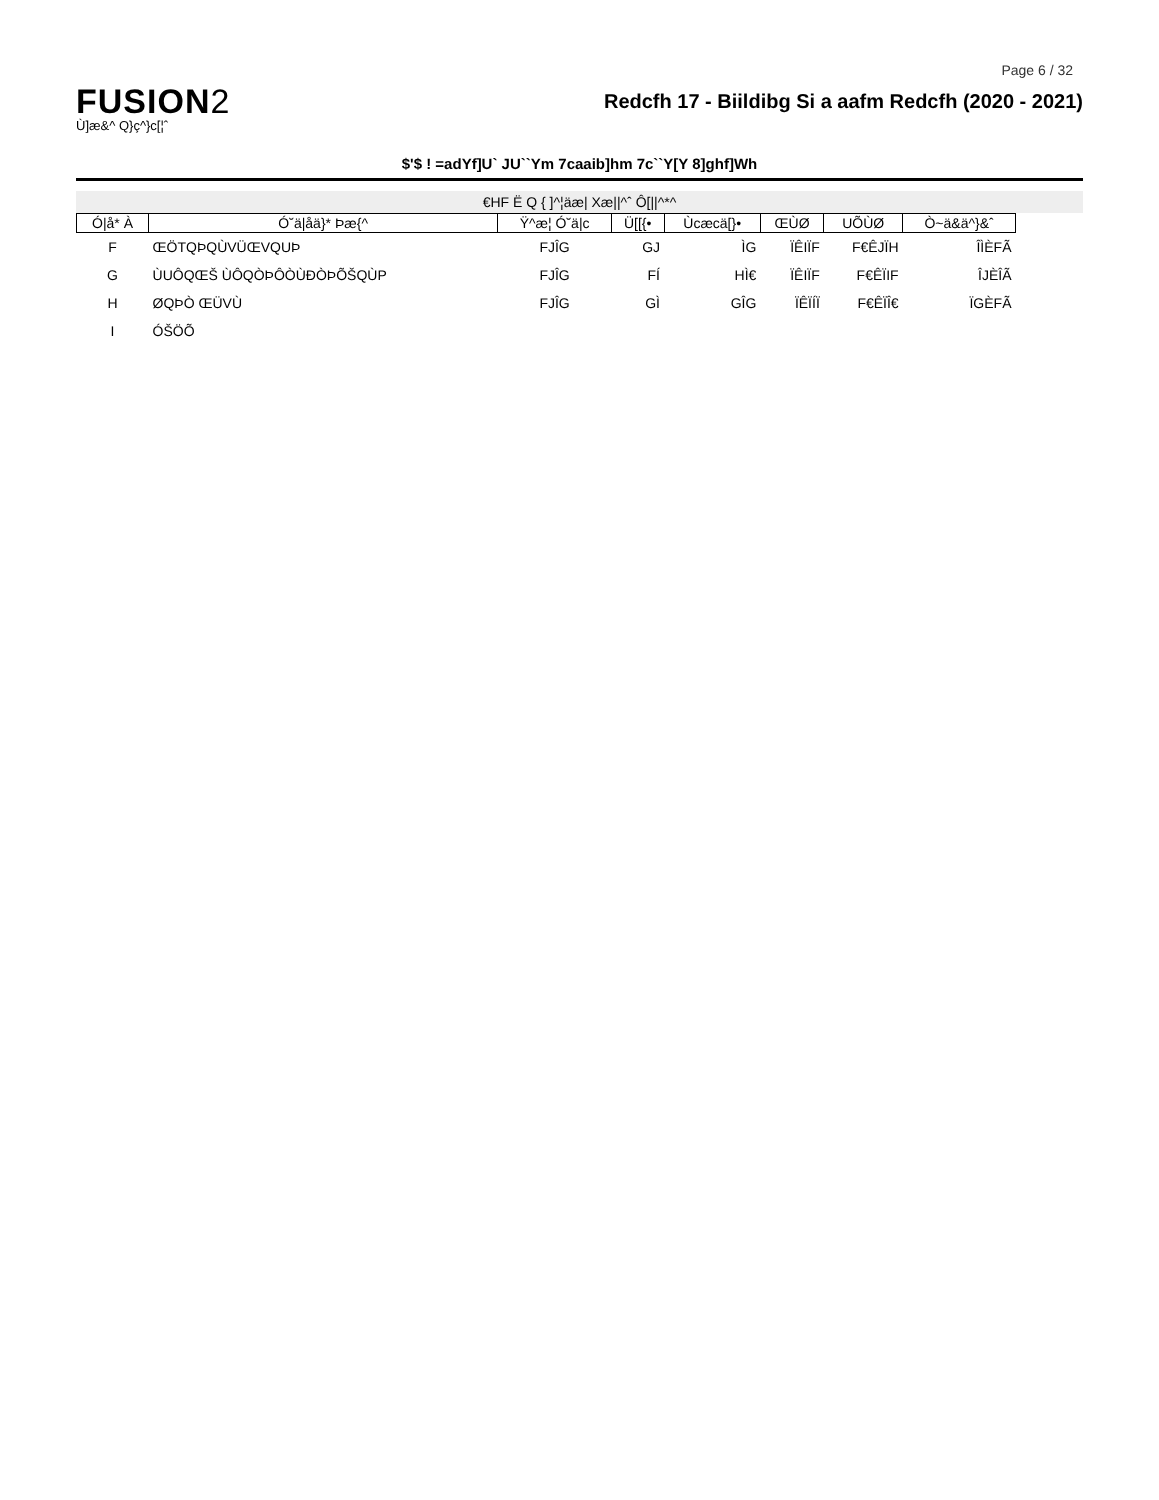Page 6 / 32
FUSION2
Ù]æ&^ Q}ç^}c[¦ˆ
Redcfh 17 - Biildibg Si a aafm Redcfh (2020 - 2021)
$'$ ! =adYf]U` JU``Ym 7caaib]hm 7c``Y[Y 8]ghf]Wh
€HF Ë Q { ]^¦äæ| Xæ||^ˆ Ô[||^*^
| Ó/å* À | Ó˘ä/åä}* Þæ{^ | Ÿ^æ¦ Ó˘ä/c | Ü[[{• | Ùcæcä[}• | ŒÙØ | UÕÙØ | Ò~ä&ä^}&ˆ |
| --- | --- | --- | --- | --- | --- | --- | --- |
| F | ŒÖTQÞQÙVÜŒVQUÞ | FJÎG | GJ | ÌG | ÏÊIÏF | F€ÊJÏH | ÎÌÈFÃ |
| G | ÙUÔQŒŠ ÙÔQÒÞÔÒÙÐÒÞÕŠQÙP | FJÎG | FÍ | HÌ€ | ÏÊIÏF | F€ÊÏIF | ÎJÈÎÃ |
| H | ØQÞÒ ŒÜVÙ | FJÎG | GÌ | GÎG | ÏÊÏÍÏ | F€ÊÏÎ€ | ÏGÈFÃ |
| I | ÓŠÖÕ | | | | | | |